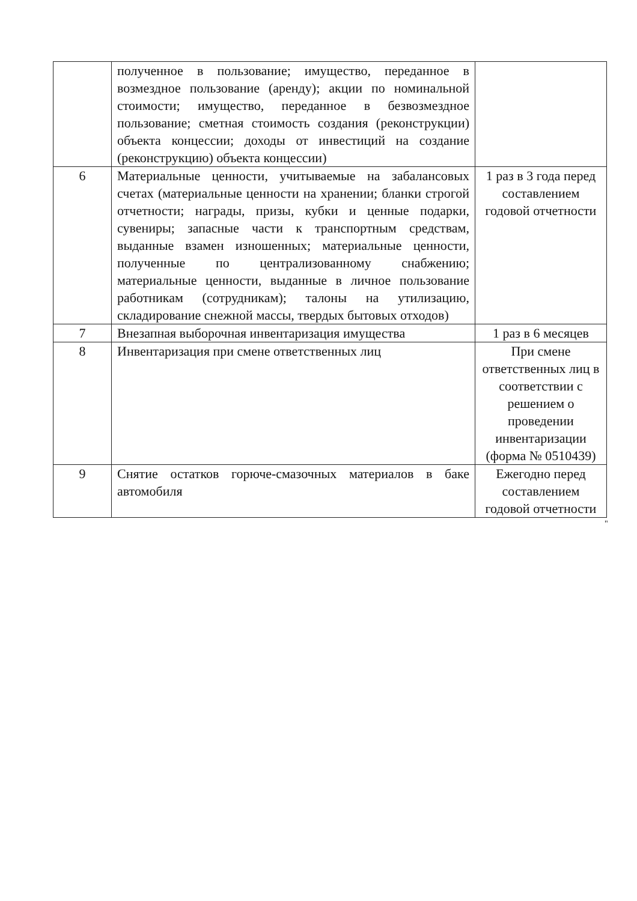| | полученное в пользование; имущество, переданное в возмездное пользование (аренду); акции по номинальной стоимости; имущество, переданное в безвозмездное пользование; сметная стоимость создания (реконструкции) объекта концессии; доходы от инвестиций на создание (реконструкцию) объекта концессии) | |
| 6 | Материальные ценности, учитываемые на забалансовых счетах (материальные ценности на хранении; бланки строгой отчетности; награды, призы, кубки и ценные подарки, сувениры; запасные части к транспортным средствам, выданные взамен изношенных; материальные ценности, полученные по централизованному снабжению; материальные ценности, выданные в личное пользование работникам (сотрудникам); талоны на утилизацию, складирование снежной массы, твердых бытовых отходов) | 1 раз в 3 года перед составлением годовой отчетности |
| 7 | Внезапная выборочная инвентаризация имущества | 1 раз в 6 месяцев |
| 8 | Инвентаризация при смене ответственных лиц | При смене ответственных лиц в соответствии с решением о проведении инвентаризации (форма № 0510439) |
| 9 | Снятие остатков горюче-смазочных материалов в баке автомобиля | Ежегодно перед составлением годовой отчетности |
"